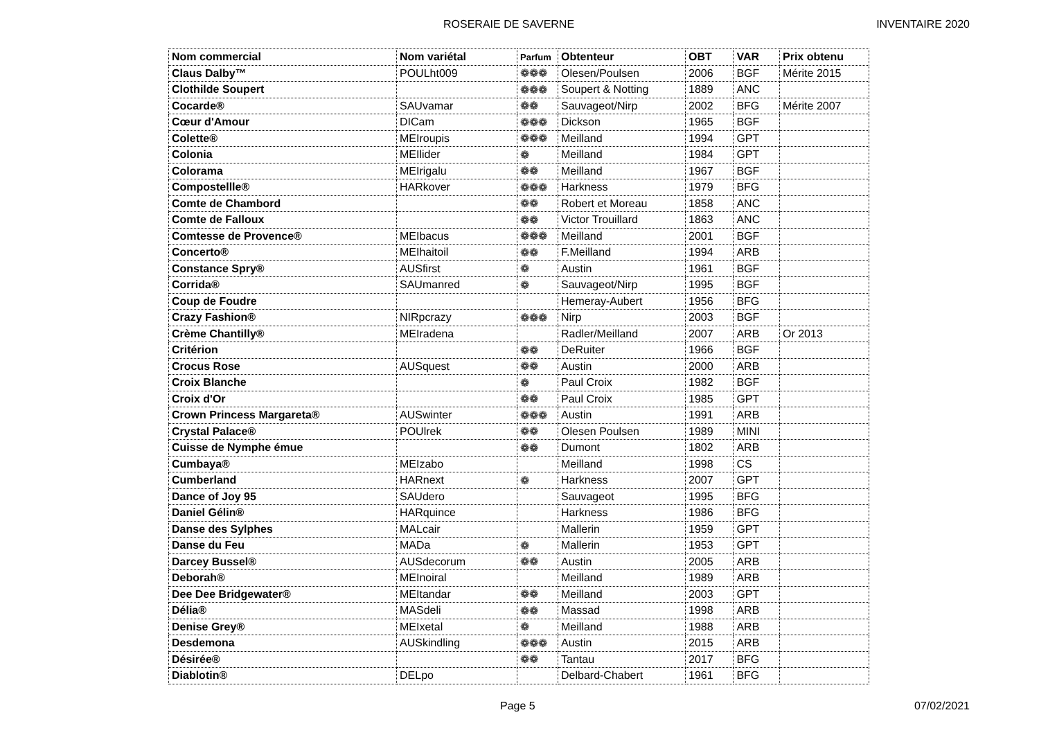ROSERAIE DE SAVERNE INVENTAIRE 2020
| Nom commercial | Nom variétal | Parfum | Obtenteur | OBT | VAR | Prix obtenu |
| --- | --- | --- | --- | --- | --- | --- |
| Claus Dalby™ | POULht009 | ❁❁❁ | Olesen/Poulsen | 2006 | BGF | Mérite 2015 |
| Clothilde Soupert | | ❁❁❁ | Soupert & Notting | 1889 | ANC | |
| Cocarde® | SAUvamar | ❁❁ | Sauvageot/Nirp | 2002 | BFG | Mérite 2007 |
| Cœur d'Amour | DICam | ❁❁❁ | Dickson | 1965 | BGF | |
| Colette® | MEIroupis | ❁❁❁ | Meilland | 1994 | GPT | |
| Colonia | MEIlider | ❁ | Meilland | 1984 | GPT | |
| Colorama | MEIrigalu | ❁❁ | Meilland | 1967 | BGF | |
| Compostellle® | HARkover | ❁❁❁ | Harkness | 1979 | BFG | |
| Comte de Chambord | | ❁❁ | Robert et Moreau | 1858 | ANC | |
| Comte de Falloux | | ❁❁ | Victor Trouillard | 1863 | ANC | |
| Comtesse de Provence® | MEIbacus | ❁❁❁ | Meilland | 2001 | BGF | |
| Concerto® | MEIhaitoil | ❁❁ | F.Meilland | 1994 | ARB | |
| Constance Spry® | AUSfirst | ❁ | Austin | 1961 | BGF | |
| Corrida® | SAUmanred | ❁ | Sauvageot/Nirp | 1995 | BGF | |
| Coup de Foudre | | | Hemeray-Aubert | 1956 | BFG | |
| Crazy Fashion® | NIRpcrazy | ❁❁❁ | Nirp | 2003 | BGF | |
| Crème Chantilly® | MEIradena | | Radler/Meilland | 2007 | ARB | Or 2013 |
| Critérion | | ❁❁ | DeRuiter | 1966 | BGF | |
| Crocus Rose | AUSquest | ❁❁ | Austin | 2000 | ARB | |
| Croix Blanche | | ❁ | Paul Croix | 1982 | BGF | |
| Croix d'Or | | ❁❁ | Paul Croix | 1985 | GPT | |
| Crown Princess Margareta® | AUSwinter | ❁❁❁ | Austin | 1991 | ARB | |
| Crystal Palace® | POUlrek | ❁❁ | Olesen Poulsen | 1989 | MINI | |
| Cuisse de Nymphe émue | | ❁❁ | Dumont | 1802 | ARB | |
| Cumbaya® | MEIzabo | | Meilland | 1998 | CS | |
| Cumberland | HARnext | ❁ | Harkness | 2007 | GPT | |
| Dance of Joy 95 | SAUdero | | Sauvageot | 1995 | BFG | |
| Daniel Gélin® | HARquince | | Harkness | 1986 | BFG | |
| Danse des Sylphes | MALcair | | Mallerin | 1959 | GPT | |
| Danse du Feu | MADa | ❁ | Mallerin | 1953 | GPT | |
| Darcey Bussel® | AUSdecorum | ❁❁ | Austin | 2005 | ARB | |
| Deborah® | MEInoiral | | Meilland | 1989 | ARB | |
| Dee Dee Bridgewater® | MEItandar | ❁❁ | Meilland | 2003 | GPT | |
| Délia® | MASdeli | ❁❁ | Massad | 1998 | ARB | |
| Denise Grey® | MEIxetal | ❁ | Meilland | 1988 | ARB | |
| Desdemona | AUSkindling | ❁❁❁ | Austin | 2015 | ARB | |
| Désirée® | | ❁❁ | Tantau | 2017 | BFG | |
| Diablotin® | DELpo | | Delbard-Chabert | 1961 | BFG | |
Page 5 07/02/2021